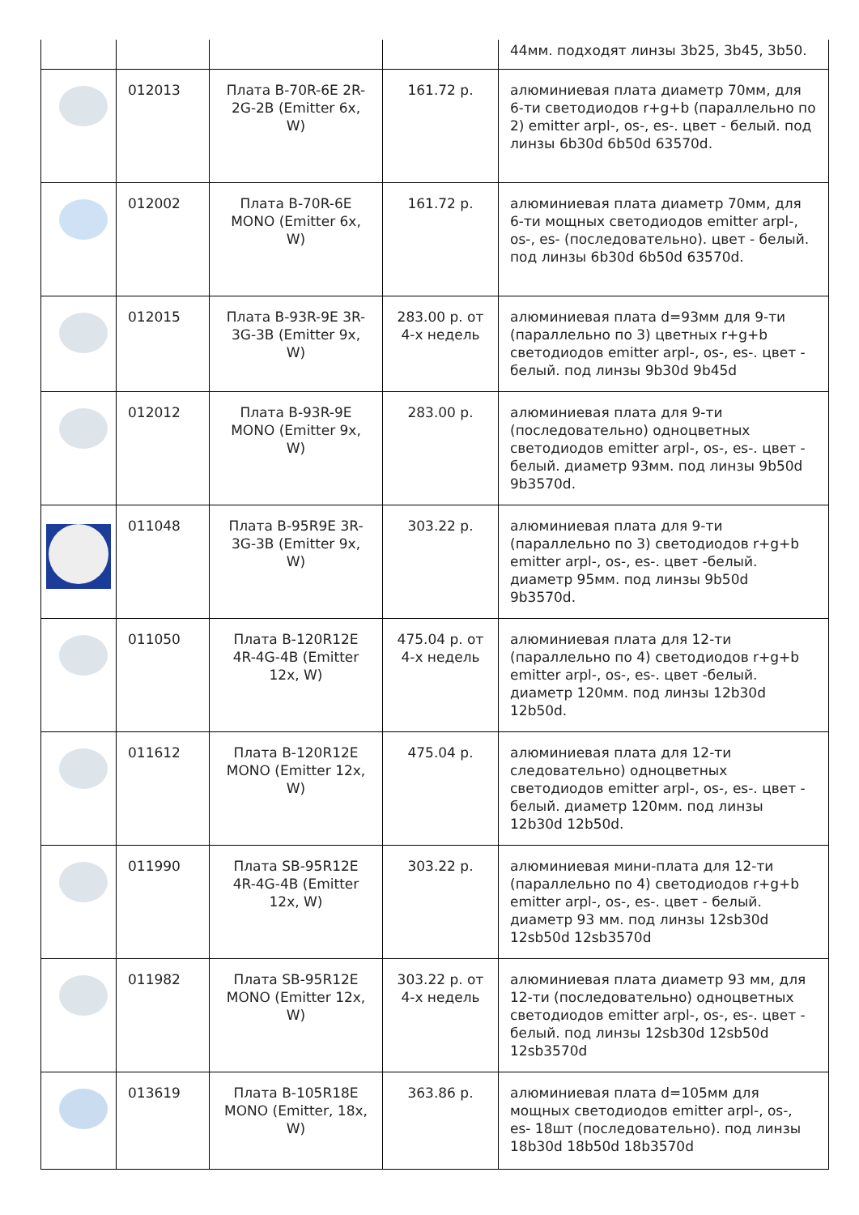| | | | | 44мм. подходят линзы 3b25, 3b45, 3b50. |
| | 012013 | Плата B-70R-6E 2R-2G-2B (Emitter 6x, W) | 161.72 р. | алюминиевая плата диаметр 70мм, для 6-ти светодиодов r+g+b (параллельно по 2) emitter arpl-, os-, es-. цвет - белый. под линзы 6b30d 6b50d 63570d. |
| | 012002 | Плата B-70R-6E MONO (Emitter 6x, W) | 161.72 р. | алюминиевая плата диаметр 70мм, для 6-ти мощных светодиодов emitter arpl-, os-, es- (последовательно). цвет - белый. под линзы 6b30d 6b50d 63570d. |
| | 012015 | Плата B-93R-9E 3R-3G-3B (Emitter 9x, W) | 283.00 р. от 4-х недель | алюминиевая плата d=93мм для 9-ти (параллельно по 3) цветных r+g+b светодиодов emitter arpl-, os-, es-. цвет - белый. под линзы 9b30d 9b45d |
| | 012012 | Плата B-93R-9E MONO (Emitter 9x, W) | 283.00 р. | алюминиевая плата для 9-ти (последовательно) одноцветных светодиодов emitter arpl-, os-, es-. цвет - белый. диаметр 93мм. под линзы 9b50d 9b3570d. |
| | 011048 | Плата B-95R9E 3R-3G-3B (Emitter 9x, W) | 303.22 р. | алюминиевая плата для 9-ти (параллельно по 3) светодиодов r+g+b emitter arpl-, os-, es-. цвет -белый. диаметр 95мм. под линзы 9b50d 9b3570d. |
| | 011050 | Плата B-120R12E 4R-4G-4B (Emitter 12x, W) | 475.04 р. от 4-х недель | алюминиевая плата для 12-ти (параллельно по 4) светодиодов r+g+b emitter arpl-, os-, es-. цвет -белый. диаметр 120мм. под линзы 12b30d 12b50d. |
| | 011612 | Плата B-120R12E MONO (Emitter 12x, W) | 475.04 р. | алюминиевая плата для 12-ти следовательно) одноцветных светодиодов emitter arpl-, os-, es-. цвет - белый. диаметр 120мм. под линзы 12b30d 12b50d. |
| | 011990 | Плата SB-95R12E 4R-4G-4B (Emitter 12x, W) | 303.22 р. | алюминиевая мини-плата для 12-ти (параллельно по 4) светодиодов r+g+b emitter arpl-, os-, es-. цвет - белый. диаметр 93 мм. под линзы 12sb30d 12sb50d 12sb3570d |
| | 011982 | Плата SB-95R12E MONO (Emitter 12x, W) | 303.22 р. от 4-х недель | алюминиевая плата диаметр 93 мм, для 12-ти (последовательно) одноцветных светодиодов emitter arpl-, os-, es-. цвет - белый. под линзы 12sb30d 12sb50d 12sb3570d |
| | 013619 | Плата B-105R18E MONO (Emitter, 18x, W) | 363.86 р. | алюминиевая плата d=105мм для мощных светодиодов emitter arpl-, os-, es- 18шт (последовательно). под линзы 18b30d 18b50d 18b3570d |